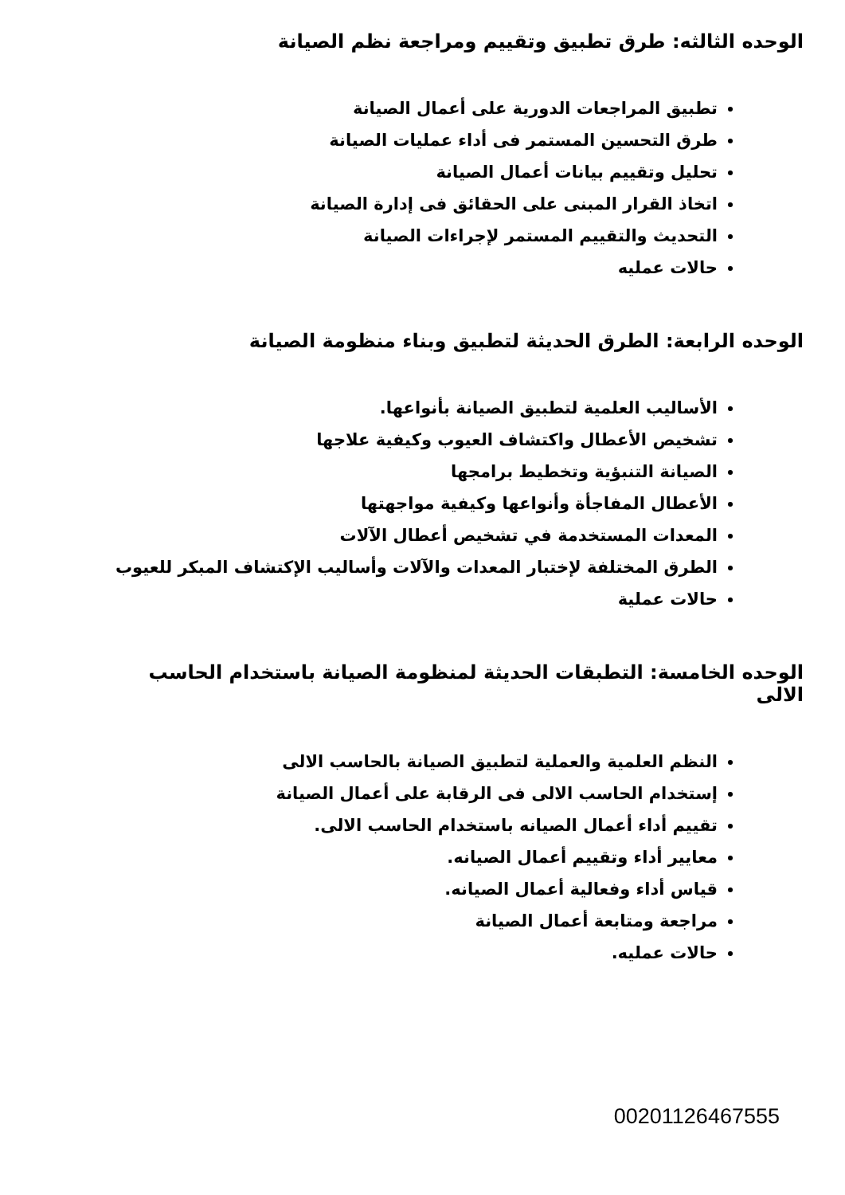الوحده الثالثه: طرق تطبيق وتقييم ومراجعة نظم الصيانة
تطبيق المراجعات الدورية على أعمال الصيانة
طرق التحسين المستمر فى أداء عمليات الصيانة
تحليل وتقييم بيانات أعمال الصيانة
اتخاذ القرار المبنى على الحقائق فى إدارة الصيانة
التحديث والتقييم المستمر لإجراءات الصيانة
حالات عمليه
الوحده الرابعة: الطرق الحديثة لتطبيق وبناء منظومة الصيانة
الأساليب العلمية لتطبيق الصيانة بأنواعها.
تشخيص الأعطال واكتشاف العيوب وكيفية علاجها
الصيانة التنبؤية وتخطيط برامجها
الأعطال المفاجأة وأنواعها وكيفية مواجهتها
المعدات المستخدمة في تشخيص أعطال الآلات
الطرق المختلفة لإختبار المعدات والآلات وأساليب الإكتشاف المبكر للعيوب
حالات عملية
الوحده الخامسة: التطبقات الحديثة لمنظومة الصيانة باستخدام الحاسب الالى
النظم العلمية والعملية لتطبيق الصيانة بالحاسب الالى
إستخدام الحاسب الالى فى الرقابة على أعمال الصيانة
تقييم أداء أعمال الصيانه باستخدام الحاسب الالى.
معايير أداء وتقييم أعمال الصيانه.
قياس أداء وفعالية أعمال الصيانه.
مراجعة ومتابعة أعمال الصيانة
حالات عمليه.
00201126467555